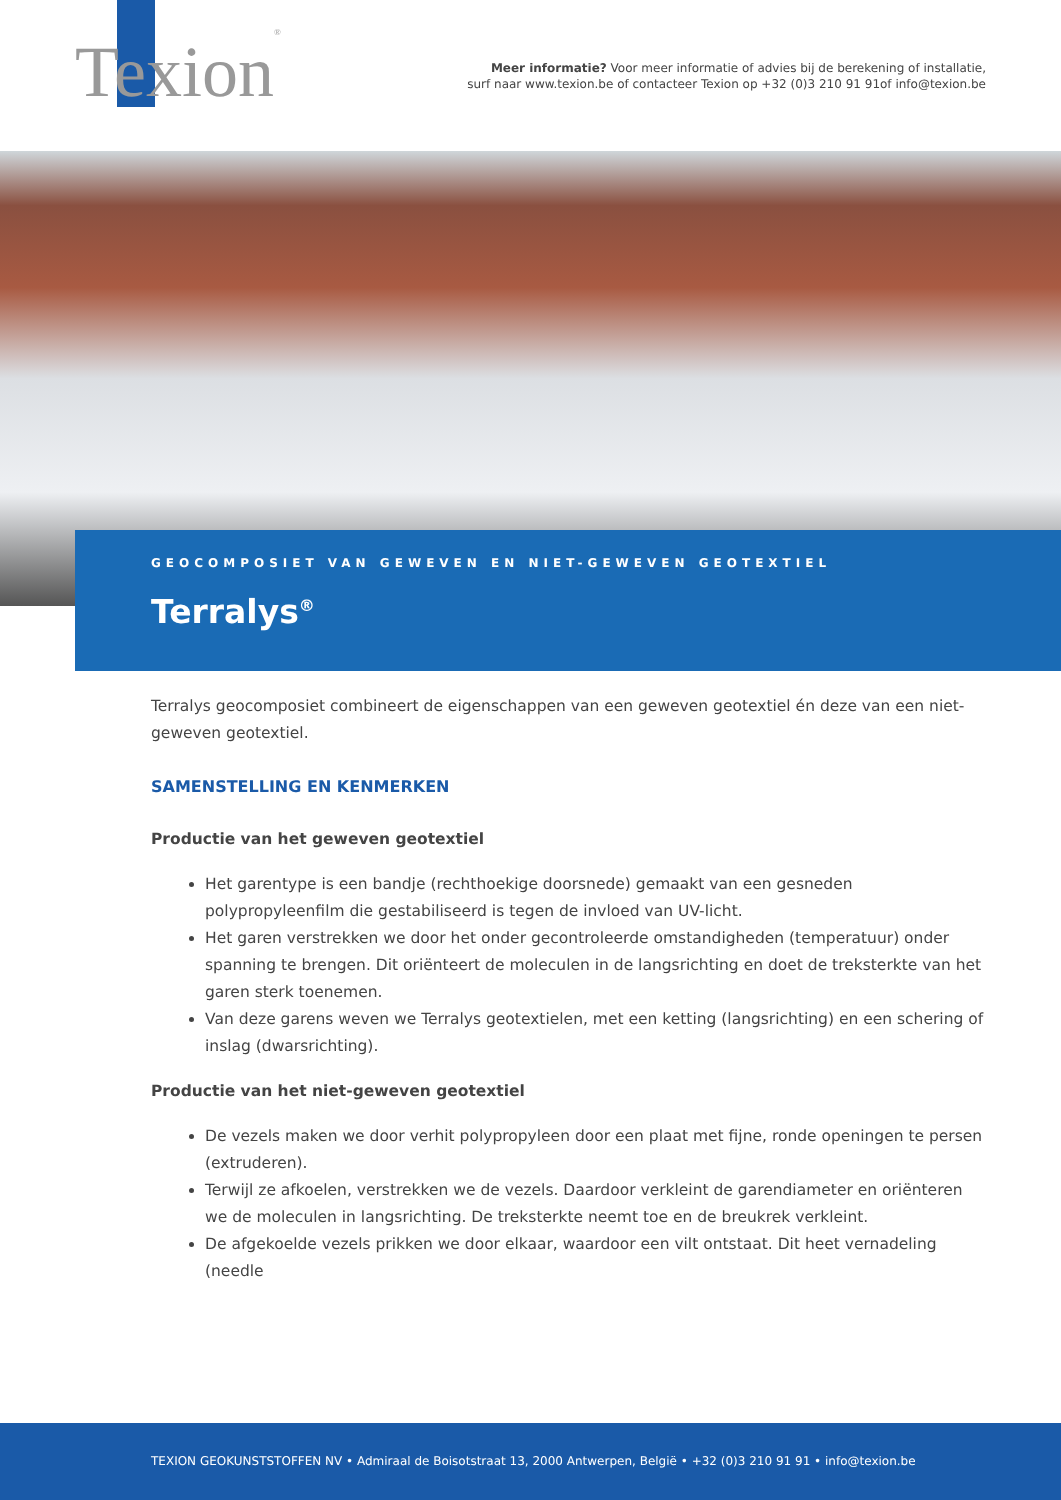Texion<sup>®</sup>
Meer informatie? Voor meer informatie of advies bij de berekening of installatie,
surf naar www.texion.be of contacteer Texion op +32 (0)3 210 91 91of info@texion.be
GEOCOMPOSIET VAN GEWEVEN EN NIET-GEWEVEN GEOTEXTIEL
Terralys<sup>®</sup>
Terralys geocomposiet combineert de eigenschappen van een geweven geotextiel én deze van een niet-geweven geotextiel.
SAMENSTELLING EN KENMERKEN
Productie van het geweven geotextiel
Het garentype is een bandje (rechthoekige doorsnede) gemaakt van een gesneden polypropyleenfilm die gestabiliseerd is tegen de invloed van UV-licht.
Het garen verstrekken we door het onder gecontroleerde omstandigheden (temperatuur) onder spanning te brengen. Dit oriënteert de moleculen in de langsrichting en doet de treksterkte van het garen sterk toenemen.
Van deze garens weven we Terralys geotextielen, met een ketting (langsrichting) en een schering of inslag (dwarsrichting).
Productie van het niet-geweven geotextiel
De vezels maken we door verhit polypropyleen door een plaat met fijne, ronde openingen te persen (extruderen).
Terwijl ze afkoelen, verstrekken we de vezels. Daardoor verkleint de garendiameter en oriënteren we de moleculen in langsrichting. De treksterkte neemt toe en de breukrek verkleint.
De afgekoelde vezels prikken we door elkaar, waardoor een vilt ontstaat. Dit heet vernadeling (needle
TEXION GEOKUNSTSTOFFEN NV • Admiraal de Boisotstraat 13, 2000 Antwerpen, België • +32 (0)3 210 91 91 • info@texion.be